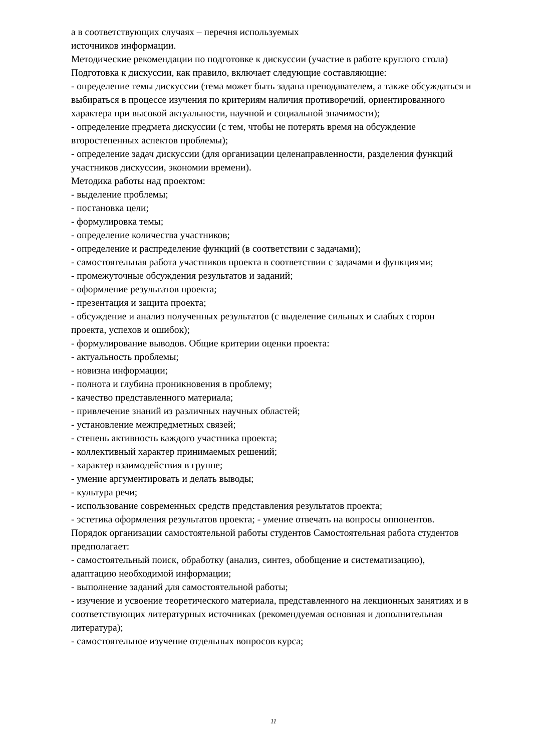а в соответствующих случаях – перечня используемых
источников информации.
Методические рекомендации по подготовке к дискуссии (участие в работе круглого стола)
Подготовка к дискуссии, как правило, включает следующие составляющие:
- определение темы дискуссии (тема может быть задана преподавателем, а также обсуждаться и выбираться в процессе изучения по критериям наличия противоречий, ориентированного характера при высокой актуальности, научной и социальной значимости);
- определение предмета дискуссии (с тем, чтобы не потерять время на обсуждение второстепенных аспектов проблемы);
- определение задач дискуссии (для организации целенаправленности, разделения функций участников дискуссии, экономии времени).
Методика работы над проектом:
- выделение проблемы;
- постановка цели;
- формулировка темы;
- определение количества участников;
- определение и распределение функций (в соответствии с задачами);
- самостоятельная работа участников проекта в соответствии с задачами и функциями;
- промежуточные обсуждения результатов и заданий;
- оформление результатов проекта;
- презентация и защита проекта;
- обсуждение и анализ полученных результатов (с выделение сильных и слабых сторон проекта, успехов и ошибок);
- формулирование выводов. Общие критерии оценки проекта:
- актуальность проблемы;
- новизна информации;
- полнота и глубина проникновения в проблему;
- качество представленного материала;
- привлечение знаний из различных научных областей;
- установление межпредметных связей;
- степень активность каждого участника проекта;
- коллективный характер принимаемых решений;
- характер взаимодействия в группе;
- умение аргументировать и делать выводы;
- культура речи;
- использование современных средств представления результатов проекта;
- эстетика оформления результатов проекта; - умение отвечать на вопросы оппонентов.
Порядок организации самостоятельной работы студентов Самостоятельная работа студентов предполагает:
- самостоятельный поиск, обработку (анализ, синтез, обобщение и систематизацию), адаптацию необходимой информации;
- выполнение заданий для самостоятельной работы;
- изучение и усвоение теоретического материала, представленного на лекционных занятиях и в соответствующих литературных источниках (рекомендуемая основная и дополнительная литература);
- самостоятельное изучение отдельных вопросов курса;
11